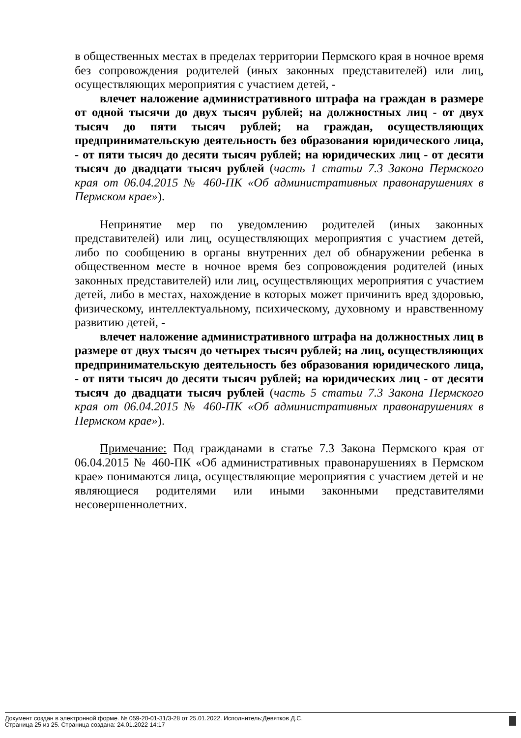в общественных местах в пределах территории Пермского края в ночное время без сопровождения родителей (иных законных представителей) или лиц, осуществляющих мероприятия с участием детей, -
влечет наложение административного штрафа на граждан в размере от одной тысячи до двух тысяч рублей; на должностных лиц - от двух тысяч до пяти тысяч рублей; на граждан, осуществляющих предпринимательскую деятельность без образования юридического лица, - от пяти тысяч до десяти тысяч рублей; на юридических лиц - от десяти тысяч до двадцати тысяч рублей (часть 1 статьи 7.3 Закона Пермского края от 06.04.2015 № 460-ПК «Об административных правонарушениях в Пермском крае»).
Непринятие мер по уведомлению родителей (иных законных представителей) или лиц, осуществляющих мероприятия с участием детей, либо по сообщению в органы внутренних дел об обнаружении ребенка в общественном месте в ночное время без сопровождения родителей (иных законных представителей) или лиц, осуществляющих мероприятия с участием детей, либо в местах, нахождение в которых может причинить вред здоровью, физическому, интеллектуальному, психическому, духовному и нравственному развитию детей, -
влечет наложение административного штрафа на должностных лиц в размере от двух тысяч до четырех тысяч рублей; на лиц, осуществляющих предпринимательскую деятельность без образования юридического лица, - от пяти тысяч до десяти тысяч рублей; на юридических лиц - от десяти тысяч до двадцати тысяч рублей (часть 5 статьи 7.3 Закона Пермского края от 06.04.2015 № 460-ПК «Об административных правонарушениях в Пермском крае»).
Примечание: Под гражданами в статье 7.3 Закона Пермского края от 06.04.2015 № 460-ПК «Об административных правонарушениях в Пермском крае» понимаются лица, осуществляющие мероприятия с участием детей и не являющиеся родителями или иными законными представителями несовершеннолетних.
Документ создан в электронной форме. № 059-20-01-31/3-28 от 25.01.2022. Исполнитель:Девятков Д.С.
Страница 25 из 25. Страница создана: 24.01.2022 14:17